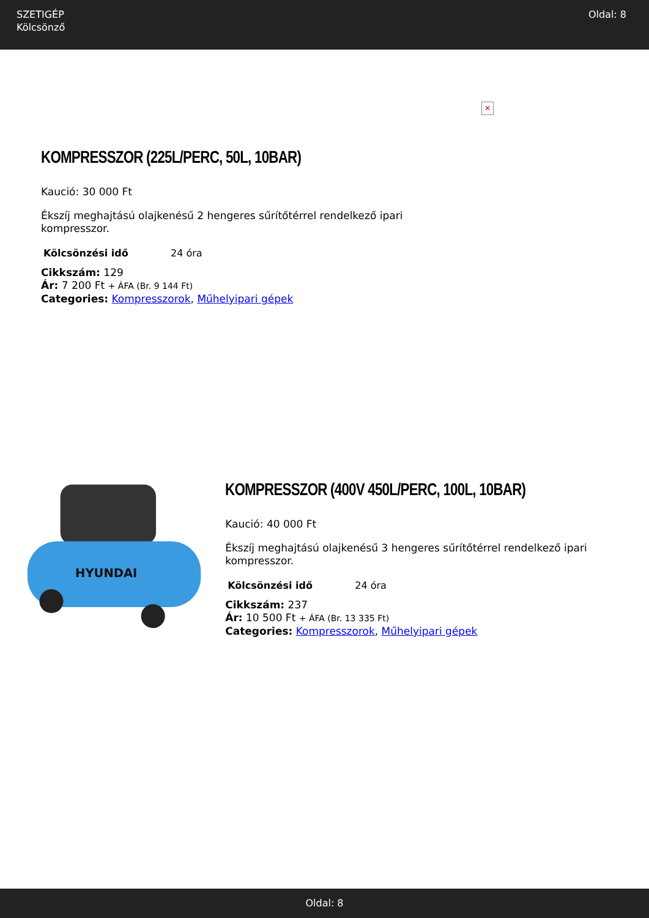SZETIGÉP
Kölcsönző
Oldal: 8
KOMPRESSZOR (225L/PERC, 50L, 10BAR)
Kaució: 30 000 Ft
Ékszíj meghajtású olajkenésű 2 hengeres sűrítőtérrel rendelkező ipari kompresszor.
| Kölcsönzési idő | 24 óra |
Cikkszám: 129
Ár: 7 200 Ft + ÁFA (Br. 9 144 Ft)
Categories: Kompresszorok, Műhelyipari gépek
✕
HYUNDAI
KOMPRESSZOR (400V 450L/PERC, 100L, 10BAR)
Kaució: 40 000 Ft
Ékszíj meghajtású olajkenésű 3 hengeres sűrítőtérrel rendelkező ipari kompresszor.
| Kölcsönzési idő | 24 óra |
Cikkszám: 237
Ár: 10 500 Ft + ÁFA (Br. 13 335 Ft)
Categories: Kompresszorok, Műhelyipari gépek
Oldal: 8